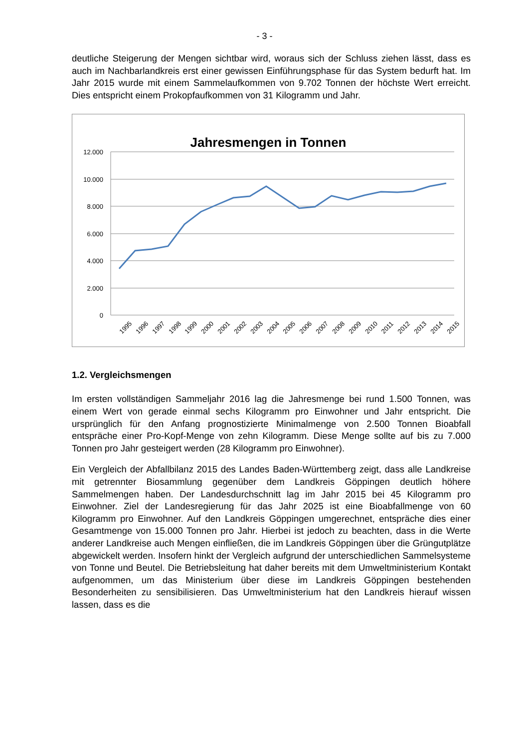- 3 -
deutliche Steigerung der Mengen sichtbar wird, woraus sich der Schluss ziehen lässt, dass es auch im Nachbarlandkreis erst einer gewissen Einführungsphase für das System bedurft hat. Im Jahr 2015 wurde mit einem Sammelaufkommen von 9.702 Tonnen der höchste Wert erreicht. Dies entspricht einem Prokopfaufkommen von 31 Kilogramm und Jahr.
Jahresmengen in Tonnen
12.000
10.000
8.000
6.000
4.000
2.000
0
1995
1996
1997
1998
1999
2000
2001
2002
2003
2004
2005
2006
2007
2008
2009
2010
2011
2012
2013
2014
2015
1.2. Vergleichsmengen
Im ersten vollständigen Sammeljahr 2016 lag die Jahresmenge bei rund 1.500 Tonnen, was einem Wert von gerade einmal sechs Kilogramm pro Einwohner und Jahr entspricht. Die ursprünglich für den Anfang prognostizierte Minimalmenge von 2.500 Tonnen Bioabfall entspräche einer Pro-Kopf-Menge von zehn Kilogramm. Diese Menge sollte auf bis zu 7.000 Tonnen pro Jahr gesteigert werden (28 Kilogramm pro Einwohner).
Ein Vergleich der Abfallbilanz 2015 des Landes Baden-Württemberg zeigt, dass alle Landkreise mit getrennter Biosammlung gegenüber dem Landkreis Göppingen deutlich höhere Sammelmengen haben. Der Landesdurchschnitt lag im Jahr 2015 bei 45 Kilogramm pro Einwohner. Ziel der Landesregierung für das Jahr 2025 ist eine Bioabfallmenge von 60 Kilogramm pro Einwohner. Auf den Landkreis Göppingen umgerechnet, entspräche dies einer Gesamtmenge von 15.000 Tonnen pro Jahr. Hierbei ist jedoch zu beachten, dass in die Werte anderer Landkreise auch Mengen einfließen, die im Landkreis Göppingen über die Grüngutplätze abgewickelt werden. Insofern hinkt der Vergleich aufgrund der unterschiedlichen Sammelsysteme von Tonne und Beutel. Die Betriebsleitung hat daher bereits mit dem Umweltministerium Kontakt aufgenommen, um das Ministerium über diese im Landkreis Göppingen bestehenden Besonderheiten zu sensibilisieren. Das Umweltministerium hat den Landkreis hierauf wissen lassen, dass es die